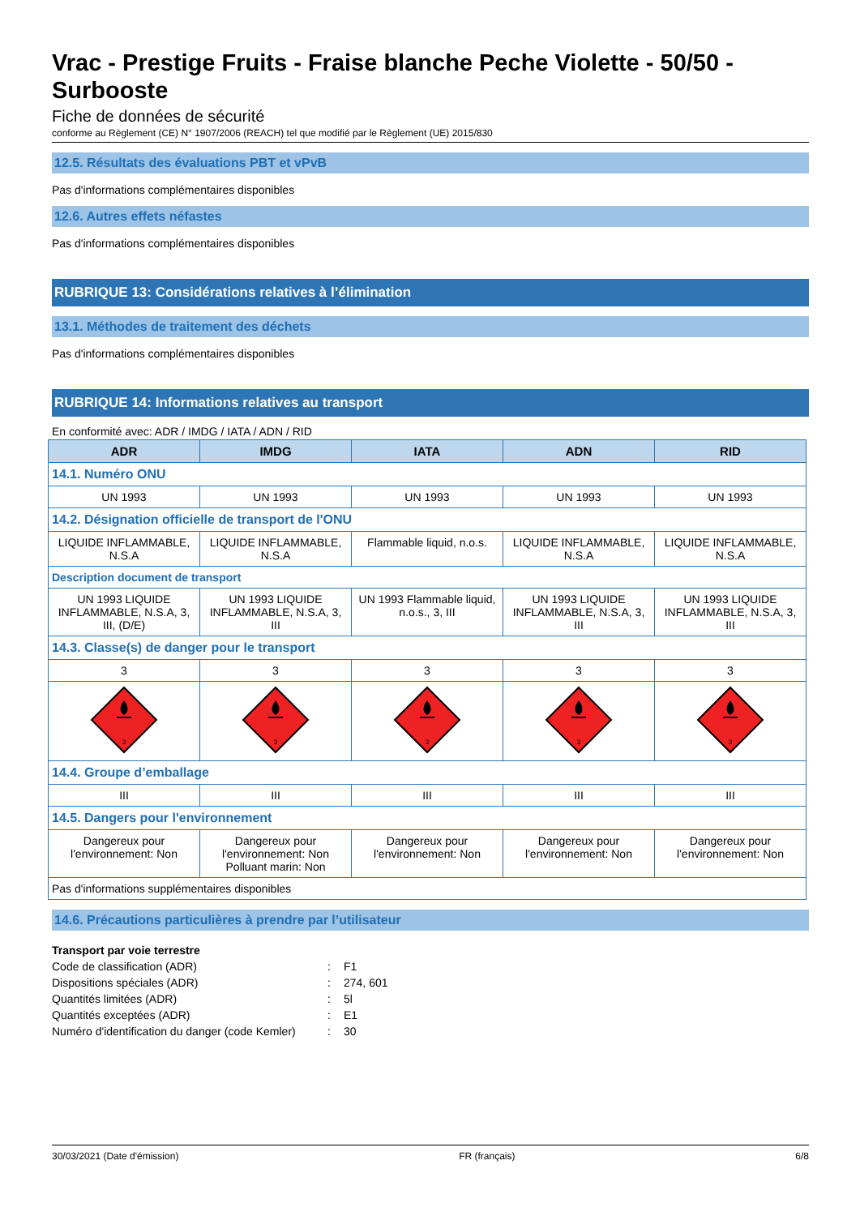Vrac - Prestige Fruits - Fraise blanche Peche Violette - 50/50 - Surbooste
Fiche de données de sécurité
conforme au Règlement (CE) N° 1907/2006 (REACH) tel que modifié par le Règlement (UE) 2015/830
12.5. Résultats des évaluations PBT et vPvB
Pas d'informations complémentaires disponibles
12.6. Autres effets néfastes
Pas d'informations complémentaires disponibles
RUBRIQUE 13: Considérations relatives à l’élimination
13.1. Méthodes de traitement des déchets
Pas d'informations complémentaires disponibles
RUBRIQUE 14: Informations relatives au transport
En conformité avec: ADR / IMDG / IATA / ADN / RID
| ADR | IMDG | IATA | ADN | RID |
| --- | --- | --- | --- | --- |
| 14.1. Numéro ONU | | | | |
| UN 1993 | UN 1993 | UN 1993 | UN 1993 | UN 1993 |
| 14.2. Désignation officielle de transport de l'ONU | | | | |
| LIQUIDE INFLAMMABLE, N.S.A | LIQUIDE INFLAMMABLE, N.S.A | Flammable liquid, n.o.s. | LIQUIDE INFLAMMABLE, N.S.A | LIQUIDE INFLAMMABLE, N.S.A |
| Description document de transport | | | | |
| UN 1993 LIQUIDE INFLAMMABLE, N.S.A, 3, III, (D/E) | UN 1993 LIQUIDE INFLAMMABLE, N.S.A, 3, III | UN 1993 Flammable liquid, n.o.s., 3, III | UN 1993 LIQUIDE INFLAMMABLE, N.S.A, 3, III | UN 1993 LIQUIDE INFLAMMABLE, N.S.A, 3, III |
| 14.3. Classe(s) de danger pour le transport | | | | |
| 3 | 3 | 3 | 3 | 3 |
| 3 | 3 | 3 | 3 | 3 |
| 14.4. Groupe d’emballage | | | | |
| III | III | III | III | III |
| 14.5. Dangers pour l'environnement | | | | |
| Dangereux pour l'environnement: Non | Dangereux pour l'environnement: Non Polluant marin: Non | Dangereux pour l'environnement: Non | Dangereux pour l'environnement: Non | Dangereux pour l'environnement: Non |
| Pas d'informations supplémentaires disponibles | | | | |
14.6. Précautions particulières à prendre par l’utilisateur
Transport par voie terrestre
Code de classification (ADR): F1
Dispositions spéciales (ADR): 274, 601
Quantités limitées (ADR): 5l
Quantités exceptées (ADR): E1
Numéro d'identification du danger (code Kemler): 30
30/03/2021 (Date d'émission) FR (français) 6/8